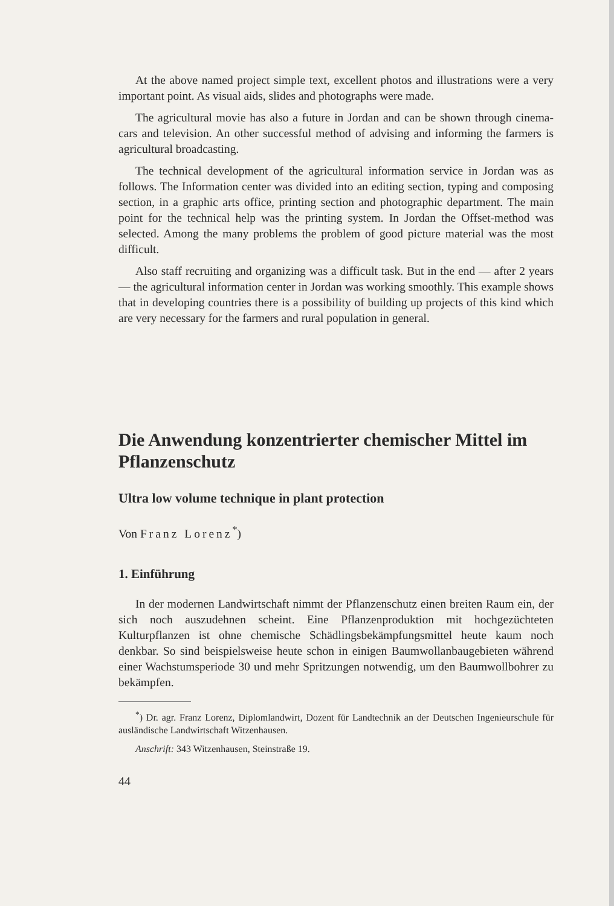At the above named project simple text, excellent photos and illustrations were a very important point. As visual aids, slides and photographs were made.
The agricultural movie has also a future in Jordan and can be shown through cinema-cars and television. An other successful method of advising and informing the farmers is agricultural broadcasting.
The technical development of the agricultural information service in Jordan was as follows. The Information center was divided into an editing section, typing and composing section, in a graphic arts office, printing section and photographic department. The main point for the technical help was the printing system. In Jordan the Offset-method was selected. Among the many problems the problem of good picture material was the most difficult.
Also staff recruiting and organizing was a difficult task. But in the end — after 2 years — the agricultural information center in Jordan was working smoothly. This example shows that in developing countries there is a possibility of building up projects of this kind which are very necessary for the farmers and rural population in general.
Die Anwendung konzentrierter chemischer Mittel im Pflanzenschutz
Ultra low volume technique in plant protection
Von Franz Lorenz<sup>*</sup>)
1. Einführung
In der modernen Landwirtschaft nimmt der Pflanzenschutz einen breiten Raum ein, der sich noch auszudehnen scheint. Eine Pflanzenproduktion mit hochgezüchteten Kulturpflanzen ist ohne chemische Schädlingsbekämpfungsmittel heute kaum noch denkbar. So sind beispielsweise heute schon in einigen Baumwollanbaugebieten während einer Wachstumsperiode 30 und mehr Spritzungen notwendig, um den Baumwollbohrer zu bekämpfen.
<sup>*</sup>) Dr. agr. Franz Lorenz, Diplomlandwirt, Dozent für Landtechnik an der Deutschen Ingenieurschule für ausländische Landwirtschaft Witzenhausen.
Anschrift: 343 Witzenhausen, Steinstraße 19.
44